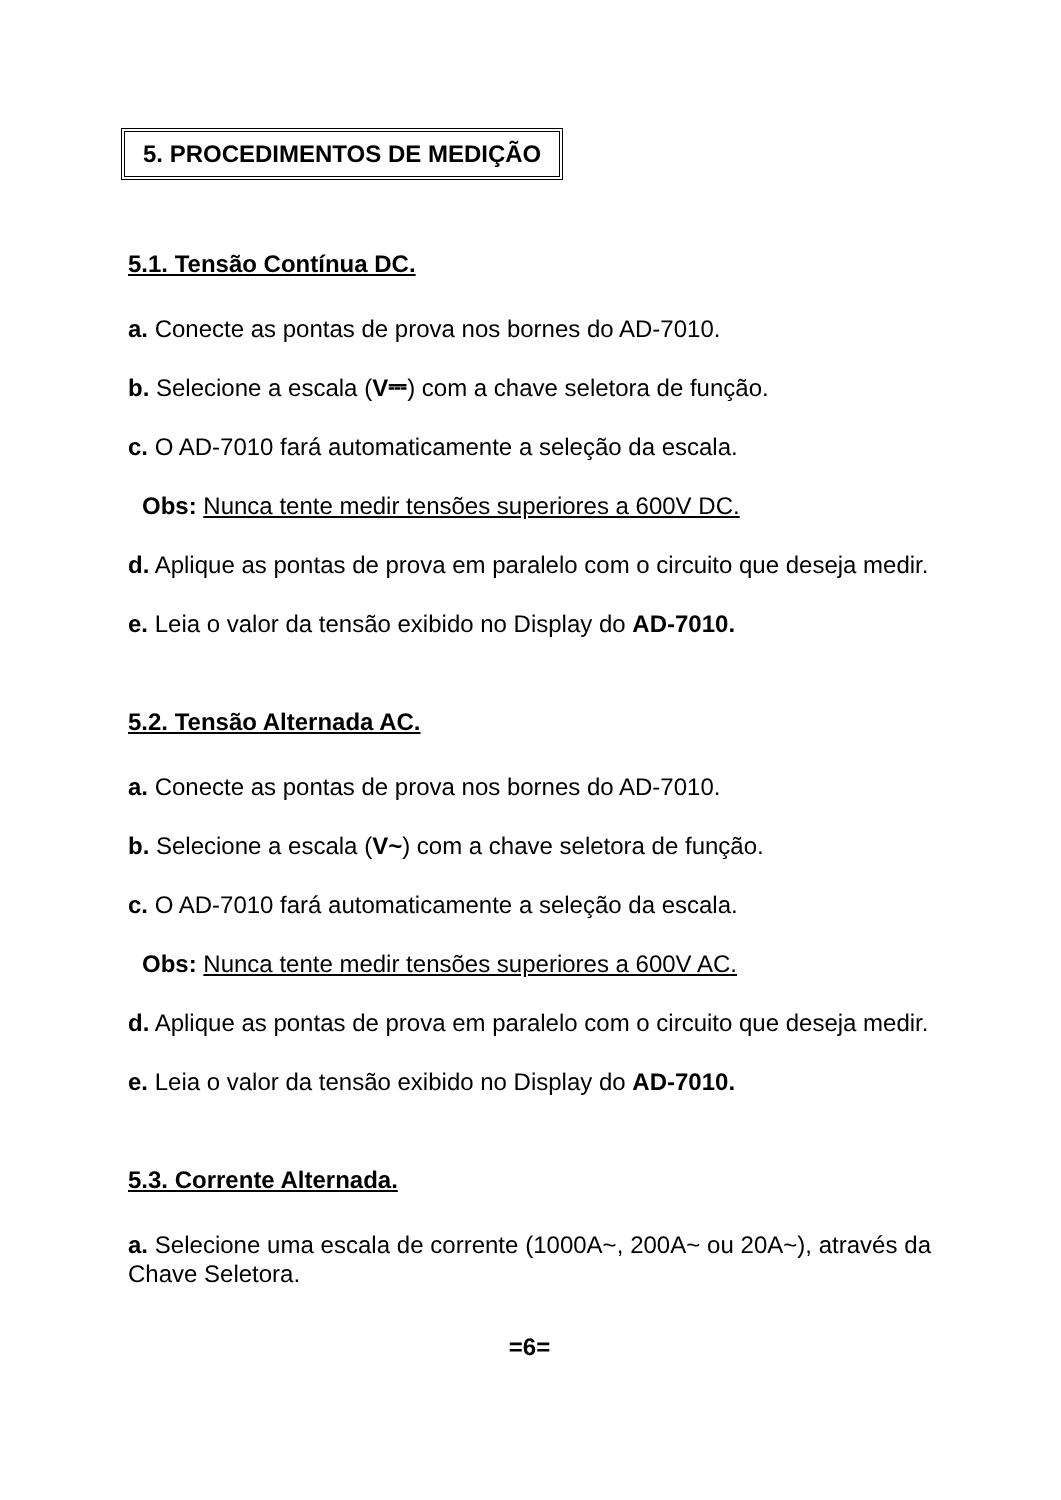5. PROCEDIMENTOS DE MEDIÇÃO
5.1. Tensão Contínua DC.
a. Conecte as pontas de prova nos bornes do AD-7010.
b. Selecione a escala (V⎓) com a chave seletora de função.
c. O AD-7010 fará automaticamente a seleção da escala.
Obs: Nunca tente medir tensões superiores a 600V DC.
d. Aplique as pontas de prova em paralelo com o circuito que deseja medir.
e. Leia o valor da tensão exibido no Display do AD-7010.
5.2. Tensão Alternada AC.
a. Conecte as pontas de prova nos bornes do AD-7010.
b. Selecione a escala (V~) com a chave seletora de função.
c. O AD-7010 fará automaticamente a seleção da escala.
Obs: Nunca tente medir tensões superiores a 600V AC.
d. Aplique as pontas de prova em paralelo com o circuito que deseja medir.
e. Leia o valor da tensão exibido no Display do AD-7010.
5.3. Corrente Alternada.
a. Selecione uma escala de corrente (1000A~, 200A~ ou 20A~), através da Chave Seletora.
=6=